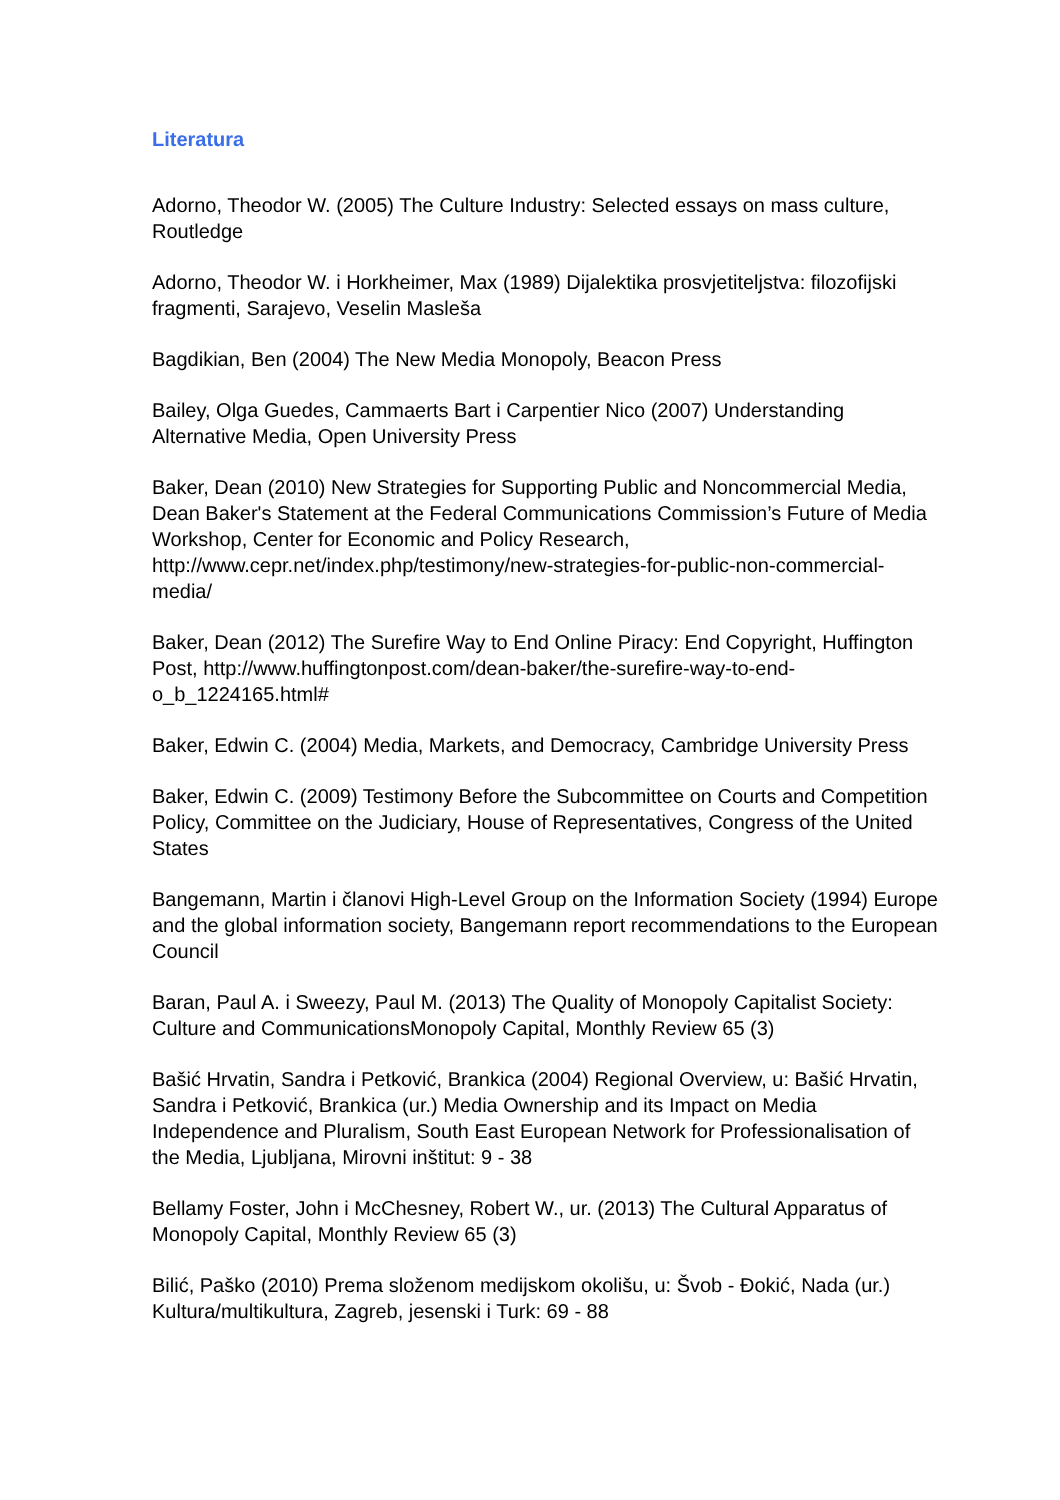Literatura
Adorno, Theodor W. (2005) The Culture Industry: Selected essays on mass culture, Routledge
Adorno, Theodor W. i Horkheimer, Max (1989) Dijalektika prosvjetiteljstva: filozofijski fragmenti, Sarajevo, Veselin Masleša
Bagdikian, Ben (2004) The New Media Monopoly, Beacon Press
Bailey, Olga Guedes, Cammaerts Bart i Carpentier Nico (2007) Understanding Alternative Media, Open University Press
Baker, Dean (2010) New Strategies for Supporting Public and Noncommercial Media, Dean Baker's Statement at the Federal Communications Commission’s Future of Media Workshop, Center for Economic and Policy Research, http://www.cepr.net/index.php/testimony/new-strategies-for-public-non-commercial-media/
Baker, Dean (2012) The Surefire Way to End Online Piracy: End Copyright, Huffington Post, http://www.huffingtonpost.com/dean-baker/the-surefire-way-to-end-o_b_1224165.html#
Baker, Edwin C. (2004) Media, Markets, and Democracy, Cambridge University Press
Baker, Edwin C. (2009) Testimony Before the Subcommittee on Courts and Competition Policy, Committee on the Judiciary, House of Representatives, Congress of the United States
Bangemann, Martin i članovi High-Level Group on the Information Society (1994) Europe and the global information society, Bangemann report recommendations to the European Council
Baran, Paul A. i Sweezy, Paul M. (2013) The Quality of Monopoly Capitalist Society: Culture and CommunicationsMonopoly Capital, Monthly Review 65 (3)
Bašić Hrvatin, Sandra i Petković, Brankica (2004) Regional Overview, u: Bašić Hrvatin, Sandra i Petković, Brankica (ur.) Media Ownership and its Impact on Media Independence and Pluralism, South East European Network for Professionalisation of the Media, Ljubljana, Mirovni inštitut: 9 - 38
Bellamy Foster, John i McChesney, Robert W., ur. (2013) The Cultural Apparatus of Monopoly Capital, Monthly Review 65 (3)
Bilić, Paško (2010) Prema složenom medijskom okolišu, u: Švob - Đokić, Nada (ur.) Kultura/multikultura, Zagreb, jesenski i Turk: 69 - 88